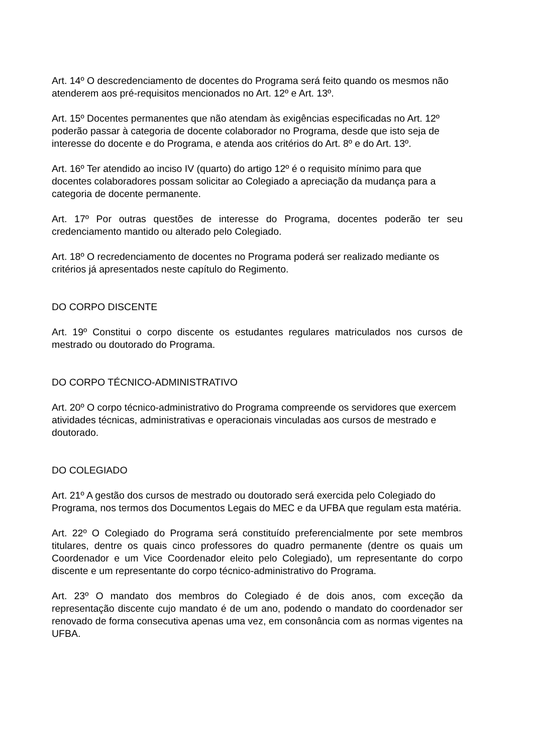Art. 14º O descredenciamento de docentes do Programa será feito quando os mesmos não atenderem aos pré-requisitos mencionados no Art. 12º e Art. 13º.
Art. 15º Docentes permanentes que não atendam às exigências especificadas no Art. 12º poderão passar à categoria de docente colaborador no Programa, desde que isto seja de interesse do docente e do Programa, e atenda aos critérios do Art. 8º e do Art. 13º.
Art. 16º Ter atendido ao inciso IV (quarto) do artigo 12º é o requisito mínimo para que docentes colaboradores possam solicitar ao Colegiado a apreciação da mudança para a categoria de docente permanente.
Art. 17º Por outras questões de interesse do Programa, docentes poderão ter seu credenciamento mantido ou alterado pelo Colegiado.
Art. 18º O recredenciamento de docentes no Programa poderá ser realizado mediante os critérios já apresentados neste capítulo do Regimento.
DO CORPO DISCENTE
Art. 19º Constitui o corpo discente os estudantes regulares matriculados nos cursos de mestrado ou doutorado do Programa.
DO CORPO TÉCNICO-ADMINISTRATIVO
Art. 20º O corpo técnico-administrativo do Programa compreende os servidores que exercem atividades técnicas, administrativas e operacionais vinculadas aos cursos de mestrado e doutorado.
DO COLEGIADO
Art. 21º A gestão dos cursos de mestrado ou doutorado será exercida pelo Colegiado do Programa, nos termos dos Documentos Legais do MEC e da UFBA que regulam esta matéria.
Art. 22º O Colegiado do Programa será constituído preferencialmente por sete membros titulares, dentre os quais cinco professores do quadro permanente (dentre os quais um Coordenador e um Vice Coordenador eleito pelo Colegiado), um representante do corpo discente e um representante do corpo técnico-administrativo do Programa.
Art. 23º O mandato dos membros do Colegiado é de dois anos, com exceção da representação discente cujo mandato é de um ano, podendo o mandato do coordenador ser renovado de forma consecutiva apenas uma vez, em consonância com as normas vigentes na UFBA.